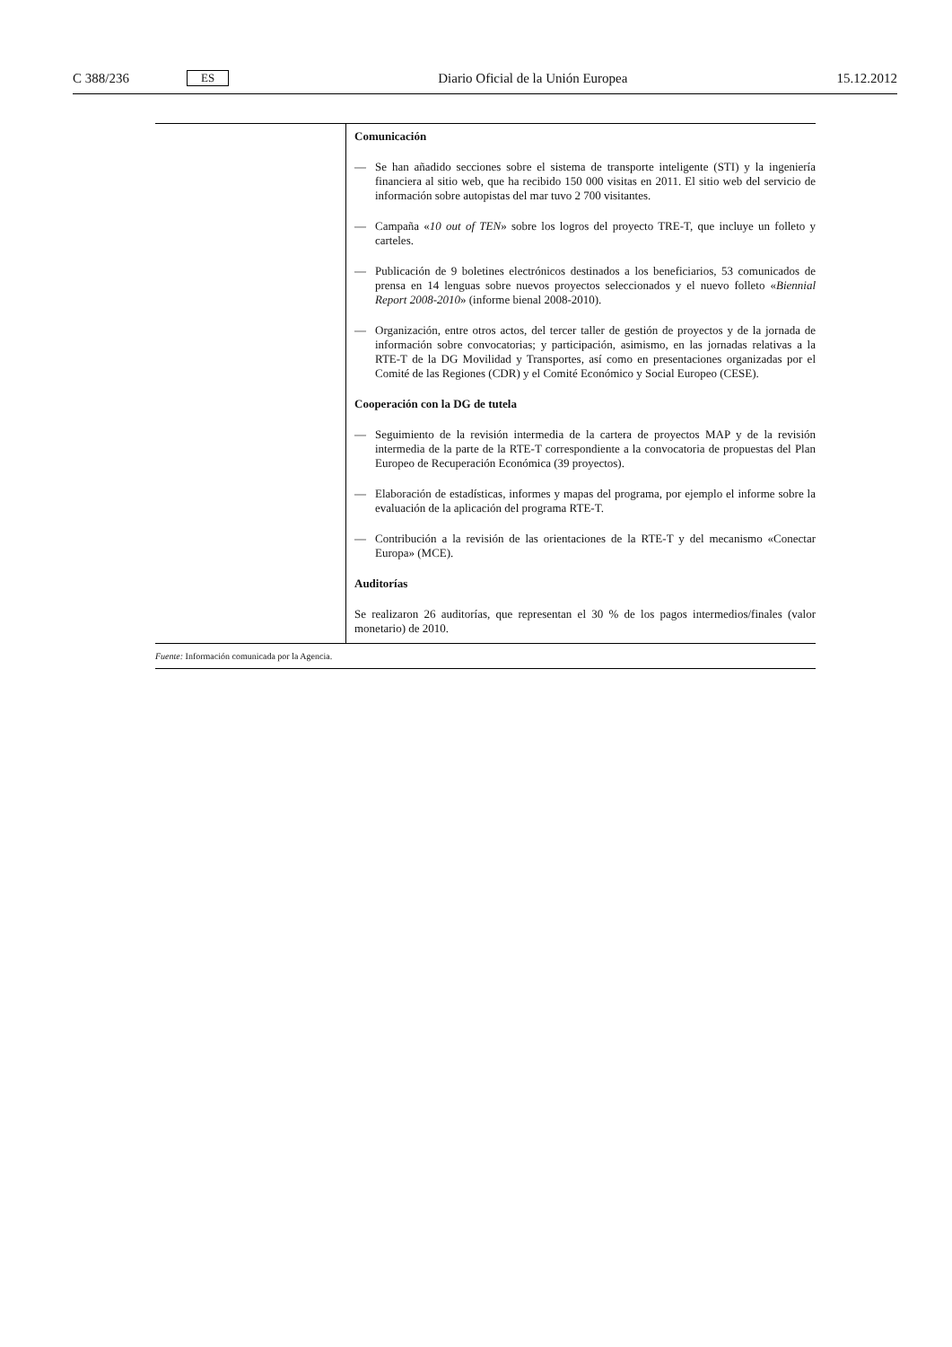C 388/236 ES Diario Oficial de la Unión Europea 15.12.2012
| | Comunicación — Se han añadido secciones sobre el sistema de transporte inteligente (STI) y la ingeniería financiera al sitio web, que ha recibido 150 000 visitas en 2011. El sitio web del servicio de información sobre autopistas del mar tuvo 2 700 visitantes. — Campaña « 10 out of TEN » sobre los logros del proyecto TRE-T, que incluye un folleto y carteles. — Publicación de 9 boletines electrónicos destinados a los beneficiarios, 53 comunicados de prensa en 14 lenguas sobre nuevos proyectos seleccionados y el nuevo folleto « Biennial Report 2008-2010 » (informe bienal 2008-2010). — Organización, entre otros actos, del tercer taller de gestión de proyectos y de la jornada de información sobre convocatorias; y participación, asimismo, en las jornadas relativas a la RTE-T de la DG Movilidad y Transportes, así como en presentaciones organizadas por el Comité de las Regiones (CDR) y el Comité Económico y Social Europeo (CESE). Cooperación con la DG de tutela — Seguimiento de la revisión intermedia de la cartera de proyectos MAP y de la revisión intermedia de la parte de la RTE-T correspondiente a la convocatoria de propuestas del Plan Europeo de Recuperación Económica (39 proyectos). — Elaboración de estadísticas, informes y mapas del programa, por ejemplo el informe sobre la evaluación de la aplicación del programa RTE-T. — Contribución a la revisión de las orientaciones de la RTE-T y del mecanismo «Conectar Europa» (MCE). Auditorías Se realizaron 26 auditorías, que representan el 30 % de los pagos intermedios/finales (valor monetario) de 2010. |
Fuente: Información comunicada por la Agencia.